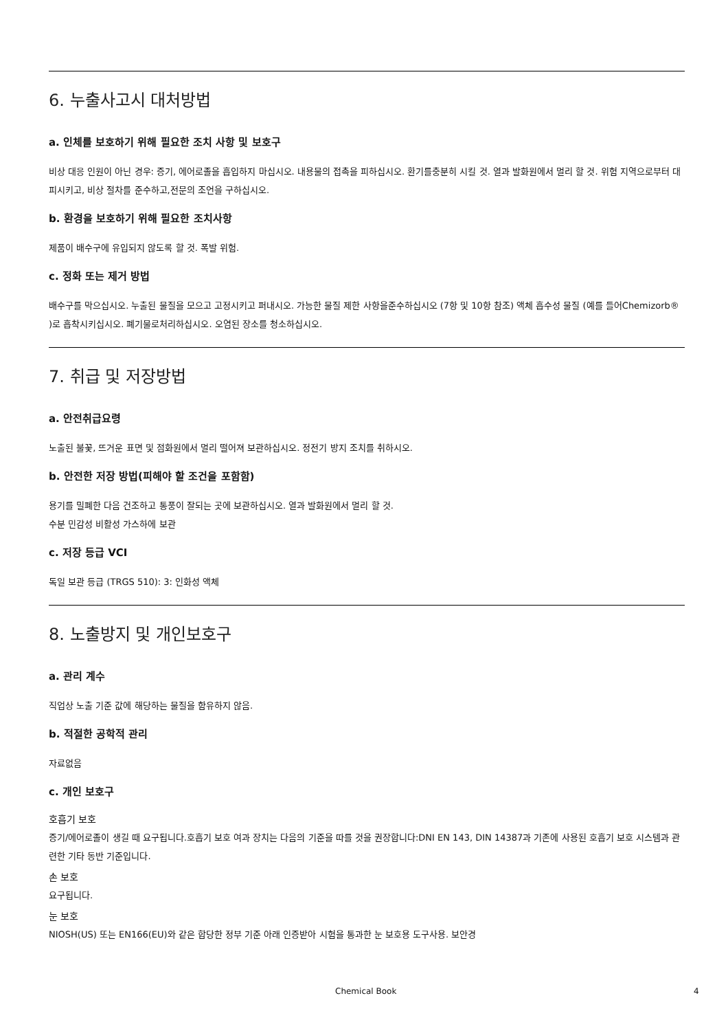6. 누출사고시 대처방법
a. 인체를 보호하기 위해 필요한 조치 사항 및 보호구
비상 대응 인원이 아닌 경우: 증기, 에어로졸을 흡입하지 마십시오. 내용물의 접촉을 피하십시오. 환기를충분히 시킬 것. 열과 발화원에서 멀리 할 것. 위험 지역으로부터 대피시키고, 비상 절차를 준수하고,전문의 조언을 구하십시오.
b. 환경을 보호하기 위해 필요한 조치사항
제품이 배수구에 유입되지 않도록 할 것. 폭발 위험.
c. 정화 또는 제거 방법
배수구를 막으십시오. 누출된 물질을 모으고 고정시키고 퍼내시오. 가능한 물질 제한 사항을준수하십시오 (7항 및 10항 참조) 액체 흡수성 물질 (예를 들어Chemizorb® )로 흡착시키십시오. 폐기물로처리하십시오. 오염된 장소를 청소하십시오.
7. 취급 및 저장방법
a. 안전취급요령
노출된 불꽃, 뜨거운 표면 및 점화원에서 멀리 떨어져 보관하십시오. 정전기 방지 조치를 취하시오.
b. 안전한 저장 방법(피해야 할 조건을 포함함)
용기를 밀폐한 다음 건조하고 통풍이 잘되는 곳에 보관하십시오. 열과 발화원에서 멀리 할 것.
수분 민감성 비활성 가스하에 보관
c. 저장 등급 VCI
독일 보관 등급 (TRGS 510): 3: 인화성 액체
8. 노출방지 및 개인보호구
a. 관리 계수
직업상 노출 기준 값에 해당하는 물질을 함유하지 않음.
b. 적절한 공학적 관리
자료없음
c. 개인 보호구
호흡기 보호
증기/에어로졸이 생길 때 요구됩니다.호흡기 보호 여과 장치는 다음의 기준을 따를 것을 권장합니다:DNI EN 143, DIN 14387과 기존에 사용된 호흡기 보호 시스템과 관련한 기타 동반 기준입니다.
손 보호
요구됩니다.
눈 보호
NIOSH(US) 또는 EN166(EU)와 같은 합당한 정부 기준 아래 인증받아 시험을 통과한 눈 보호용 도구사용. 보안경
Chemical Book 4